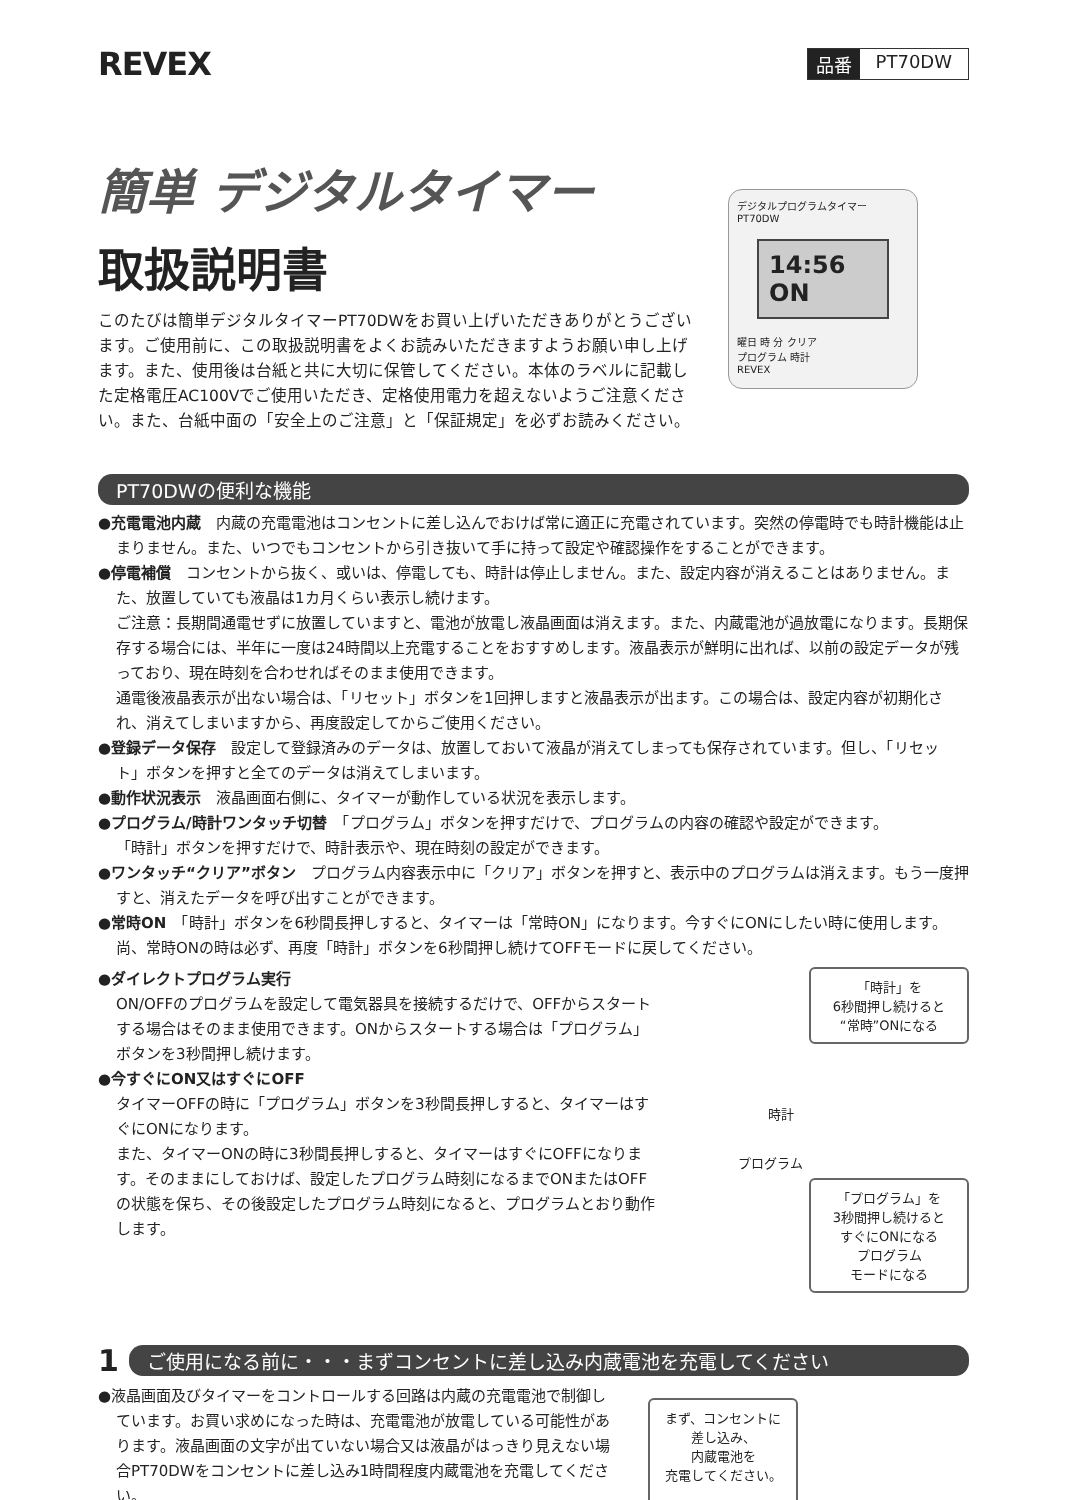REVEX
品番 PT70DW
簡単 デジタルタイマー
取扱説明書
このたびは簡単デジタルタイマーPT70DWをお買い上げいただきありがとうございます。ご使用前に、この取扱説明書をよくお読みいただきますようお願い申し上げます。また、使用後は台紙と共に大切に保管してください。本体のラベルに記載した定格電圧AC100Vでご使用いただき、定格使用電力を超えないようご注意ください。また、台紙中面の「安全上のご注意」と「保証規定」を必ずお読みください。
デジタルプログラムタイマー PT70DW
14:56 ON
曜日 時 分 クリア
プログラム 時計
REVEX
PT70DWの便利な機能
●充電電池内蔵　内蔵の充電電池はコンセントに差し込んでおけば常に適正に充電されています。突然の停電時でも時計機能は止まりません。また、いつでもコンセントから引き抜いて手に持って設定や確認操作をすることができます。
●停電補償　コンセントから抜く、或いは、停電しても、時計は停止しません。また、設定内容が消えることはありません。また、放置していても液晶は1カ月くらい表示し続けます。
ご注意：長期間通電せずに放置していますと、電池が放電し液晶画面は消えます。また、内蔵電池が過放電になります。長期保存する場合には、半年に一度は24時間以上充電することをおすすめします。液晶表示が鮮明に出れば、以前の設定データが残っており、現在時刻を合わせればそのまま使用できます。
通電後液晶表示が出ない場合は、「リセット」ボタンを1回押しますと液晶表示が出ます。この場合は、設定内容が初期化され、消えてしまいますから、再度設定してからご使用ください。
●登録データ保存　設定して登録済みのデータは、放置しておいて液晶が消えてしまっても保存されています。但し、「リセット」ボタンを押すと全てのデータは消えてしまいます。
●動作状況表示　液晶画面右側に、タイマーが動作している状況を表示します。
●プログラム/時計ワンタッチ切替　「プログラム」ボタンを押すだけで、プログラムの内容の確認や設定ができます。
「時計」ボタンを押すだけで、時計表示や、現在時刻の設定ができます。
●ワンタッチ“クリア”ボタン　プログラム内容表示中に「クリア」ボタンを押すと、表示中のプログラムは消えます。もう一度押すと、消えたデータを呼び出すことができます。
●常時ON　「時計」ボタンを6秒間長押しすると、タイマーは「常時ON」になります。今すぐにONにしたい時に使用します。
尚、常時ONの時は必ず、再度「時計」ボタンを6秒間押し続けてOFFモードに戻してください。
●ダイレクトプログラム実行
ON/OFFのプログラムを設定して電気器具を接続するだけで、OFFからスタートする場合はそのまま使用できます。ONからスタートする場合は「プログラム」ボタンを3秒間押し続けます。
●今すぐにON又はすぐにOFF
タイマーOFFの時に「プログラム」ボタンを3秒間長押しすると、タイマーはすぐにONになります。
また、タイマーONの時に3秒間長押しすると、タイマーはすぐにOFFになります。そのままにしておけば、設定したプログラム時刻になるまでONまたはOFFの状態を保ち、その後設定したプログラム時刻になると、プログラムとおり動作します。
「時計」を
6秒間押し続けると
“常時”ONになる
時計
プログラム
「プログラム」を
3秒間押し続けると
すぐにONになる
プログラム
モードになる
1
ご使用になる前に・・・まずコンセントに差し込み内蔵電池を充電してください
●液晶画面及びタイマーをコントロールする回路は内蔵の充電電池で制御しています。お買い求めになった時は、充電電池が放電している可能性があります。液晶画面の文字が出ていない場合又は液晶がはっきり見えない場合PT70DWをコンセントに差し込み1時間程度内蔵電池を充電してください。
まず、コンセントに
差し込み、
内蔵電池を
充電してください。